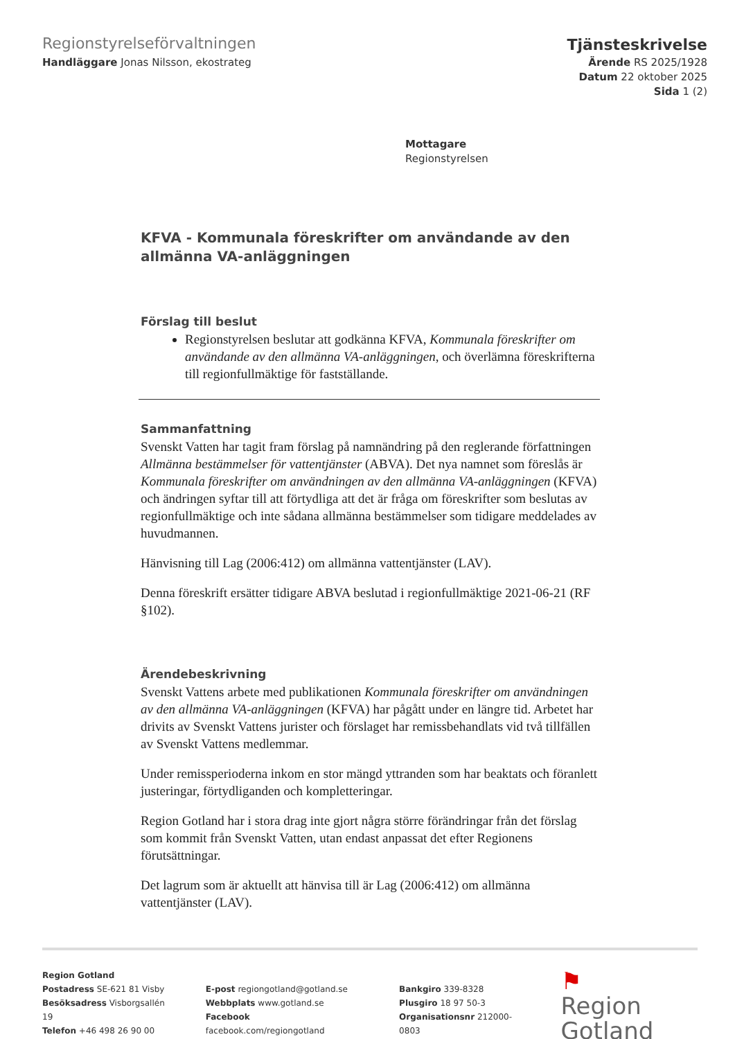Regionstyrelseförvaltningen
Handläggare Jonas Nilsson, ekostrateg
Tjänsteskrivelse
Ärende RS 2025/1928
Datum 22 oktober 2025
Sida 1 (2)
Mottagare
Regionstyrelsen
KFVA - Kommunala föreskrifter om användande av den allmänna VA-anläggningen
Förslag till beslut
Regionstyrelsen beslutar att godkänna KFVA, Kommunala föreskrifter om användande av den allmänna VA-anläggningen, och överlämna föreskrifterna till regionfullmäktige för fastställande.
Sammanfattning
Svenskt Vatten har tagit fram förslag på namnändring på den reglerande författningen Allmänna bestämmelser för vattentjänster (ABVA). Det nya namnet som föreslås är Kommunala föreskrifter om användningen av den allmänna VA-anläggningen (KFVA) och ändringen syftar till att förtydliga att det är fråga om föreskrifter som beslutas av regionfullmäktige och inte sådana allmänna bestämmelser som tidigare meddelades av huvudmannen.
Hänvisning till Lag (2006:412) om allmänna vattentjänster (LAV).
Denna föreskrift ersätter tidigare ABVA beslutad i regionfullmäktige 2021-06-21 (RF §102).
Ärendebeskrivning
Svenskt Vattens arbete med publikationen Kommunala föreskrifter om användningen av den allmänna VA-anläggningen (KFVA) har pågått under en längre tid. Arbetet har drivits av Svenskt Vattens jurister och förslaget har remissbehandlats vid två tillfällen av Svenskt Vattens medlemmar.
Under remissperioderna inkom en stor mängd yttranden som har beaktats och föranlett justeringar, förtydliganden och kompletteringar.
Region Gotland har i stora drag inte gjort några större förändringar från det förslag som kommit från Svenskt Vatten, utan endast anpassat det efter Regionens förutsättningar.
Det lagrum som är aktuellt att hänvisa till är Lag (2006:412) om allmänna vattentjänster (LAV).
Region Gotland
Postadress SE-621 81 Visby
Besöksadress Visborgsallén 19
Telefon +46 498 26 90 00
E-post regiongotland@gotland.se
Webbplats www.gotland.se
Facebook facebook.com/regiongotland
Bankgiro 339-8328
Plusgiro 18 97 50-3
Organisationsnr 212000-0803
⚑ Region
Gotland